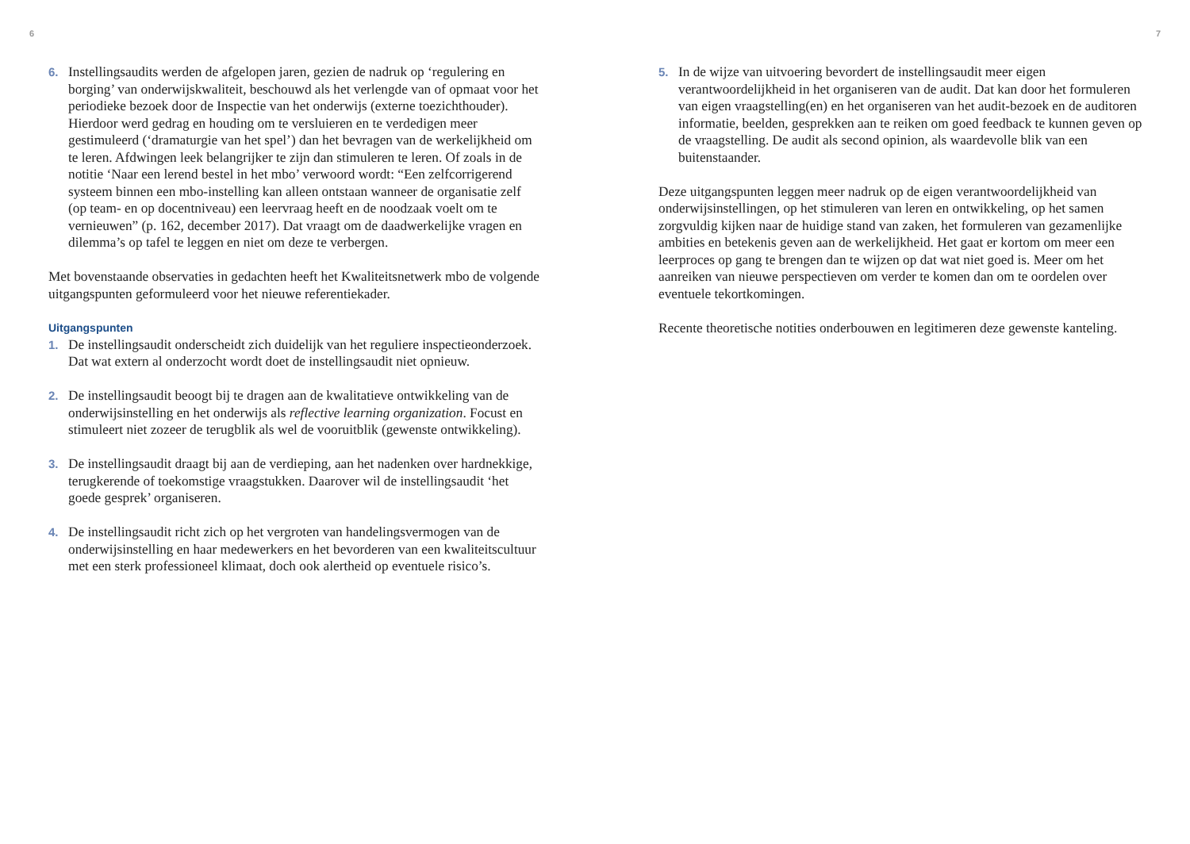6
6.
Instellingsaudits werden de afgelopen jaren, gezien de nadruk op ‘regulering en borging’ van onderwijskwaliteit, beschouwd als het verlengde van of opmaat voor het periodieke bezoek door de Inspectie van het onderwijs (externe toezichthouder). Hierdoor werd gedrag en houding om te versluieren en te verdedigen meer gestimuleerd (‘dramaturgie van het spel’) dan het bevragen van de werkelijkheid om te leren. Afdwingen leek belangrijker te zijn dan stimuleren te leren. Of zoals in de notitie ‘Naar een lerend bestel in het mbo’ verwoord wordt: “Een zelfcorrigerend systeem binnen een mbo-instelling kan alleen ontstaan wanneer de organisatie zelf (op team- en op docentniveau) een leervraag heeft en de noodzaak voelt om te vernieuwen” (p. 162, december 2017). Dat vraagt om de daadwerkelijke vragen en dilemma’s op tafel te leggen en niet om deze te verbergen.
Met bovenstaande observaties in gedachten heeft het Kwaliteitsnetwerk mbo de volgende uitgangspunten geformuleerd voor het nieuwe referentiekader.
Uitgangspunten
1.
De instellingsaudit onderscheidt zich duidelijk van het reguliere inspectieonderzoek. Dat wat extern al onderzocht wordt doet de instellingsaudit niet opnieuw.
2.
De instellingsaudit beoogt bij te dragen aan de kwalitatieve ontwikkeling van de onderwijsinstelling en het onderwijs als reflective learning organization. Focust en stimuleert niet zozeer de terugblik als wel de vooruitblik (gewenste ontwikkeling).
3.
De instellingsaudit draagt bij aan de verdieping, aan het nadenken over hardnekkige, terugkerende of toekomstige vraagstukken. Daarover wil de instellingsaudit ‘het goede gesprek’ organiseren.
4.
De instellingsaudit richt zich op het vergroten van handelingsvermogen van de onderwijsinstelling en haar medewerkers en het bevorderen van een kwaliteitscultuur met een sterk professioneel klimaat, doch ook alertheid op eventuele risico’s.
7
5.
In de wijze van uitvoering bevordert de instellingsaudit meer eigen verantwoordelijkheid in het organiseren van de audit. Dat kan door het formuleren van eigen vraagstelling(en) en het organiseren van het audit-bezoek en de auditoren informatie, beelden, gesprekken aan te reiken om goed feedback te kunnen geven op de vraagstelling. De audit als second opinion, als waardevolle blik van een buitenstaander.
Deze uitgangspunten leggen meer nadruk op de eigen verantwoordelijkheid van onderwijsinstellingen, op het stimuleren van leren en ontwikkeling, op het samen zorgvuldig kijken naar de huidige stand van zaken, het formuleren van gezamenlijke ambities en betekenis geven aan de werkelijkheid. Het gaat er kortom om meer een leerproces op gang te brengen dan te wijzen op dat wat niet goed is. Meer om het aanreiken van nieuwe perspectieven om verder te komen dan om te oordelen over eventuele tekortkomingen.
Recente theoretische notities onderbouwen en legitimeren deze gewenste kanteling.